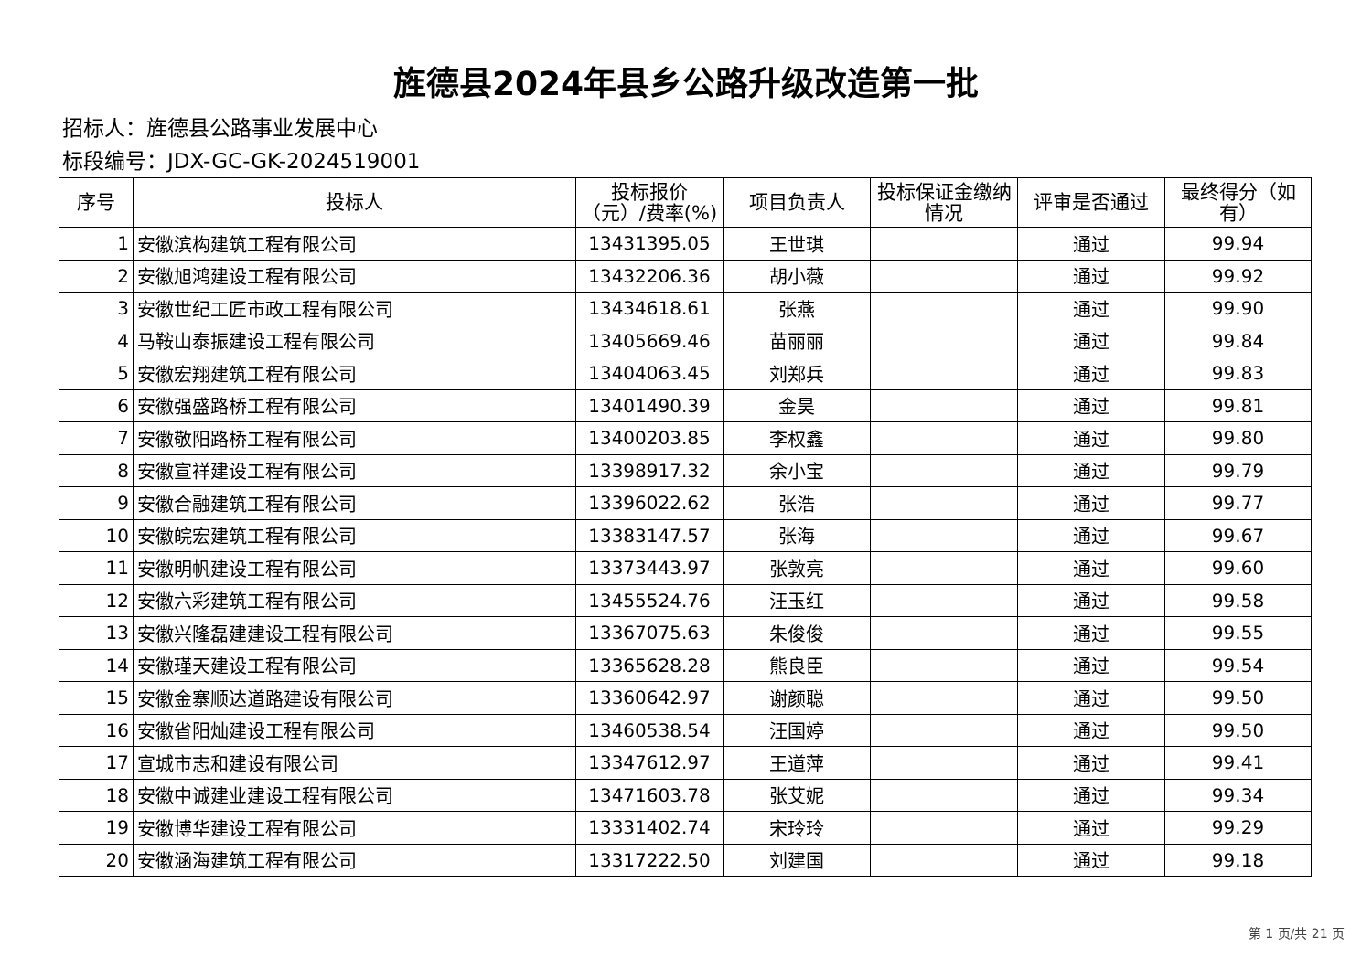旌德县2024年县乡公路升级改造第一批
招标人：旌德县公路事业发展中心
标段编号：JDX-GC-GK-2024519001
| 序号 | 投标人 | 投标报价（元）/费率(%) | 项目负责人 | 投标保证金缴纳情况 | 评审是否通过 | 最终得分（如有） |
| --- | --- | --- | --- | --- | --- | --- |
| 1 | 安徽滨构建筑工程有限公司 | 13431395.05 | 王世琪 | | 通过 | 99.94 |
| 2 | 安徽旭鸿建设工程有限公司 | 13432206.36 | 胡小薇 | | 通过 | 99.92 |
| 3 | 安徽世纪工匠市政工程有限公司 | 13434618.61 | 张燕 | | 通过 | 99.90 |
| 4 | 马鞍山泰振建设工程有限公司 | 13405669.46 | 苗丽丽 | | 通过 | 99.84 |
| 5 | 安徽宏翔建筑工程有限公司 | 13404063.45 | 刘郑兵 | | 通过 | 99.83 |
| 6 | 安徽强盛路桥工程有限公司 | 13401490.39 | 金昊 | | 通过 | 99.81 |
| 7 | 安徽敬阳路桥工程有限公司 | 13400203.85 | 李权鑫 | | 通过 | 99.80 |
| 8 | 安徽宣祥建设工程有限公司 | 13398917.32 | 余小宝 | | 通过 | 99.79 |
| 9 | 安徽合融建筑工程有限公司 | 13396022.62 | 张浩 | | 通过 | 99.77 |
| 10 | 安徽皖宏建筑工程有限公司 | 13383147.57 | 张海 | | 通过 | 99.67 |
| 11 | 安徽明帆建设工程有限公司 | 13373443.97 | 张敦亮 | | 通过 | 99.60 |
| 12 | 安徽六彩建筑工程有限公司 | 13455524.76 | 汪玉红 | | 通过 | 99.58 |
| 13 | 安徽兴隆磊建建设工程有限公司 | 13367075.63 | 朱俊俊 | | 通过 | 99.55 |
| 14 | 安徽瑾天建设工程有限公司 | 13365628.28 | 熊良臣 | | 通过 | 99.54 |
| 15 | 安徽金寨顺达道路建设有限公司 | 13360642.97 | 谢颜聪 | | 通过 | 99.50 |
| 16 | 安徽省阳灿建设工程有限公司 | 13460538.54 | 汪国婷 | | 通过 | 99.50 |
| 17 | 宣城市志和建设有限公司 | 13347612.97 | 王道萍 | | 通过 | 99.41 |
| 18 | 安徽中诚建业建设工程有限公司 | 13471603.78 | 张艾妮 | | 通过 | 99.34 |
| 19 | 安徽博华建设工程有限公司 | 13331402.74 | 宋玲玲 | | 通过 | 99.29 |
| 20 | 安徽涵海建筑工程有限公司 | 13317222.50 | 刘建国 | | 通过 | 99.18 |
第 1 页/共 21 页